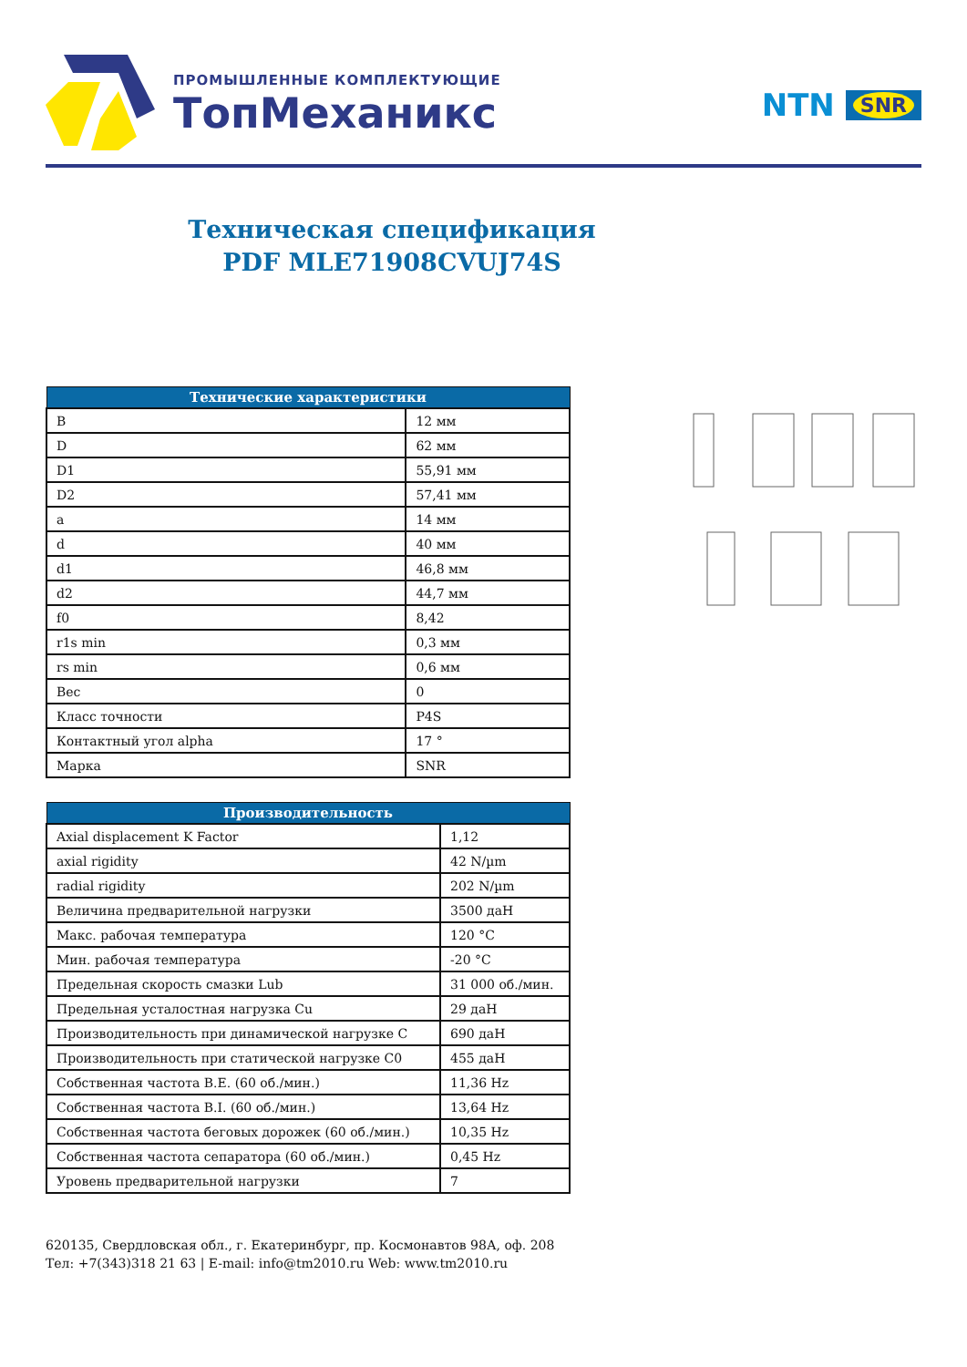ПРОМЫШЛЕННЫЕ КОМПЛЕКТУЮЩИЕ
ТопМеханикс
NTN SNR
Техническая спецификация
PDF MLE71908CVUJ74S
| Технические характеристики | |
| --- | --- |
| B | 12 мм |
| D | 62 мм |
| D1 | 55,91 мм |
| D2 | 57,41 мм |
| a | 14 мм |
| d | 40 мм |
| d1 | 46,8 мм |
| d2 | 44,7 мм |
| f0 | 8,42 |
| r1s min | 0,3 мм |
| rs min | 0,6 мм |
| Вес | 0 |
| Класс точности | P4S |
| Контактный угол alpha | 17 ° |
| Марка | SNR |
| Производительность | |
| --- | --- |
| Axial displacement K Factor | 1,12 |
| axial rigidity | 42 N/µm |
| radial rigidity | 202 N/µm |
| Величина предварительной нагрузки | 3500 даН |
| Макс. рабочая температура | 120 °C |
| Мин. рабочая температура | -20 °C |
| Предельная скорость смазки Lub | 31 000 об./мин. |
| Предельная усталостная нагрузка Cu | 29 даН |
| Производительность при динамической нагрузке C | 690 даН |
| Производительность при статической нагрузке C0 | 455 даН |
| Собственная частота B.E. (60 об./мин.) | 11,36 Hz |
| Собственная частота B.I. (60 об./мин.) | 13,64 Hz |
| Собственная частота беговых дорожек (60 об./мин.) | 10,35 Hz |
| Собственная частота сепаратора (60 об./мин.) | 0,45 Hz |
| Уровень предварительной нагрузки | 7 |
620135, Свердловская обл., г. Екатеринбург, пр. Космонавтов 98А, оф. 208
Тел: +7(343)318 21 63 | E-mail: info@tm2010.ru Web: www.tm2010.ru